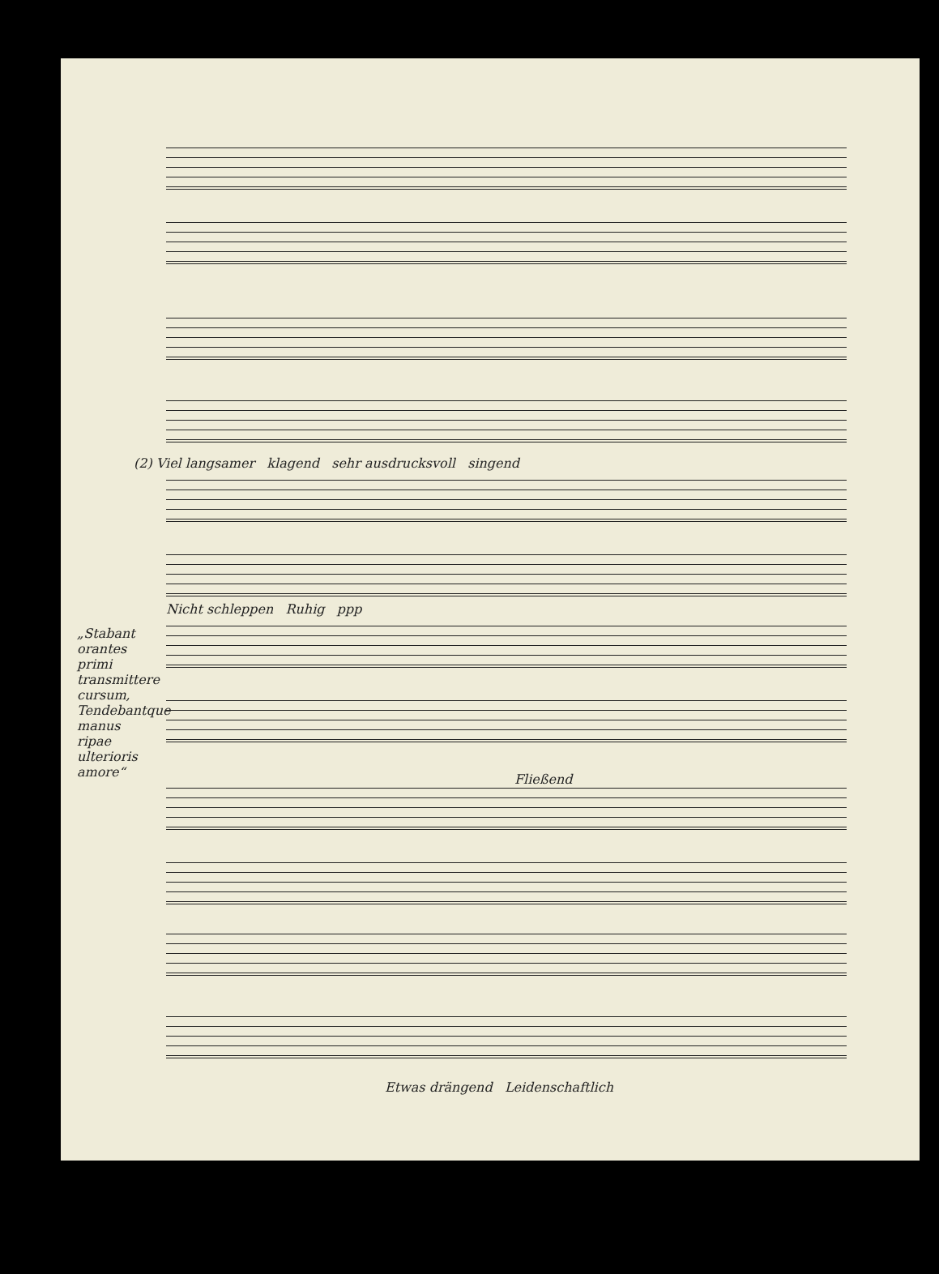(2) Viel langsamer klagend sehr ausdrucksvoll singend
Nicht schleppen Ruhig ppp
Fließend
Etwas drängend Leidenschaftlich
„Stabant orantes primi transmittere cursum, Tendebantque manus ripae ulterioris amore“